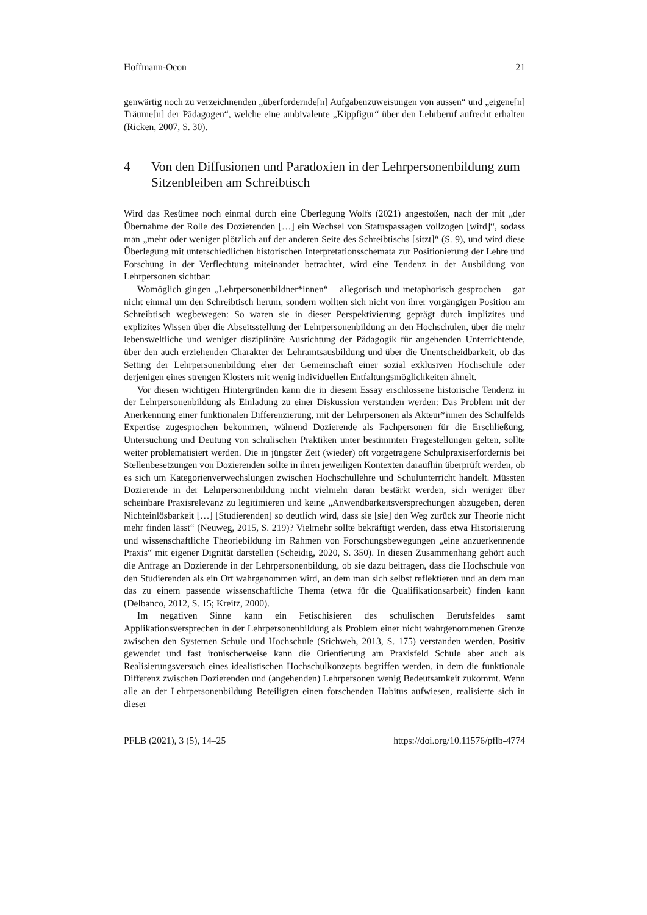Hoffmann-Ocon 21
genwärtig noch zu verzeichnenden „überfordernde[n] Aufgabenzuweisungen von aussen“ und „eigene[n] Träume[n] der Pädagogen“, welche eine ambivalente „Kippfigur“ über den Lehrberuf aufrecht erhalten (Ricken, 2007, S. 30).
4 Von den Diffusionen und Paradoxien in der Lehrpersonenbildung zum Sitzenbleiben am Schreibtisch
Wird das Resümee noch einmal durch eine Überlegung Wolfs (2021) angestoßen, nach der mit „der Übernahme der Rolle des Dozierenden […] ein Wechsel von Statuspassagen vollzogen [wird]“, sodass man „mehr oder weniger plötzlich auf der anderen Seite des Schreibtischs [sitzt]“ (S. 9), und wird diese Überlegung mit unterschiedlichen historischen Interpretationsschemata zur Positionierung der Lehre und Forschung in der Verflechtung miteinander betrachtet, wird eine Tendenz in der Ausbildung von Lehrpersonen sichtbar:
Womöglich gingen „Lehrpersonenbildner*innen“ – allegorisch und metaphorisch gesprochen – gar nicht einmal um den Schreibtisch herum, sondern wollten sich nicht von ihrer vorgängigen Position am Schreibtisch wegbewegen: So waren sie in dieser Perspektivierung geprägt durch implizites und explizites Wissen über die Abseitsstellung der Lehrpersonenbildung an den Hochschulen, über die mehr lebensweltliche und weniger disziplinäre Ausrichtung der Pädagogik für angehenden Unterrichtende, über den auch erziehenden Charakter der Lehramtsausbildung und über die Unentscheidbarkeit, ob das Setting der Lehrpersonenbildung eher der Gemeinschaft einer sozial exklusiven Hochschule oder derjenigen eines strengen Klosters mit wenig individuellen Entfaltungsmöglichkeiten ähnelt.
Vor diesen wichtigen Hintergründen kann die in diesem Essay erschlossene historische Tendenz in der Lehrpersonenbildung als Einladung zu einer Diskussion verstanden werden: Das Problem mit der Anerkennung einer funktionalen Differenzierung, mit der Lehrpersonen als Akteur*innen des Schulfelds Expertise zugesprochen bekommen, während Dozierende als Fachpersonen für die Erschließung, Untersuchung und Deutung von schulischen Praktiken unter bestimmten Fragestellungen gelten, sollte weiter problematisiert werden. Die in jüngster Zeit (wieder) oft vorgetragene Schulpraxiserfordernis bei Stellenbesetzungen von Dozierenden sollte in ihren jeweiligen Kontexten daraufhin überprüft werden, ob es sich um Kategorienverwechslungen zwischen Hochschullehre und Schulunterricht handelt. Müssten Dozierende in der Lehrpersonenbildung nicht vielmehr daran bestärkt werden, sich weniger über scheinbare Praxisrelevanz zu legitimieren und keine „Anwendbarkeitsversprechungen abzugeben, deren Nichteinlösbarkeit […] [Studierenden] so deutlich wird, dass sie [sie] den Weg zurück zur Theorie nicht mehr finden lässt“ (Neuweg, 2015, S. 219)? Vielmehr sollte bekräftigt werden, dass etwa Historisierung und wissenschaftliche Theoriebildung im Rahmen von Forschungsbewegungen „eine anzuerkennende Praxis“ mit eigener Dignität darstellen (Scheidig, 2020, S. 350). In diesen Zusammenhang gehört auch die Anfrage an Dozierende in der Lehrpersonenbildung, ob sie dazu beitragen, dass die Hochschule von den Studierenden als ein Ort wahrgenommen wird, an dem man sich selbst reflektieren und an dem man das zu einem passende wissenschaftliche Thema (etwa für die Qualifikationsarbeit) finden kann (Delbanco, 2012, S. 15; Kreitz, 2000).
Im negativen Sinne kann ein Fetischisieren des schulischen Berufsfeldes samt Applikationsversprechen in der Lehrpersonenbildung als Problem einer nicht wahrgenommenen Grenze zwischen den Systemen Schule und Hochschule (Stichweh, 2013, S. 175) verstanden werden. Positiv gewendet und fast ironischerweise kann die Orientierung am Praxisfeld Schule aber auch als Realisierungsversuch eines idealistischen Hochschulkonzepts begriffen werden, in dem die funktionale Differenz zwischen Dozierenden und (angehenden) Lehrpersonen wenig Bedeutsamkeit zukommt. Wenn alle an der Lehrpersonenbildung Beteiligten einen forschenden Habitus aufwiesen, realisierte sich in dieser
PFLB (2021), 3 (5), 14–25 https://doi.org/10.11576/pflb-4774